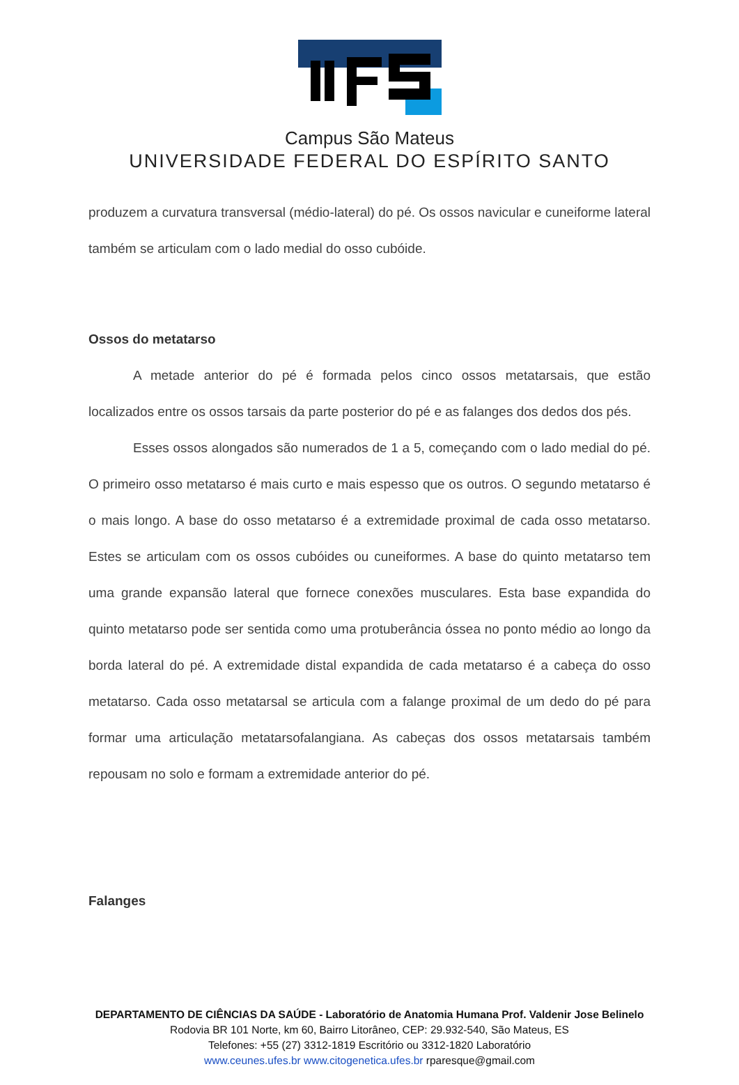Campus São Mateus
UNIVERSIDADE FEDERAL DO ESPÍRITO SANTO
produzem a curvatura transversal (médio-lateral) do pé. Os ossos navicular e cuneiforme lateral também se articulam com o lado medial do osso cubóide.
Ossos do metatarso
A metade anterior do pé é formada pelos cinco ossos metatarsais, que estão localizados entre os ossos tarsais da parte posterior do pé e as falanges dos dedos dos pés.
Esses ossos alongados são numerados de 1 a 5, começando com o lado medial do pé. O primeiro osso metatarso é mais curto e mais espesso que os outros. O segundo metatarso é o mais longo. A base do osso metatarso é a extremidade proximal de cada osso metatarso. Estes se articulam com os ossos cubóides ou cuneiformes. A base do quinto metatarso tem uma grande expansão lateral que fornece conexões musculares. Esta base expandida do quinto metatarso pode ser sentida como uma protuberância óssea no ponto médio ao longo da borda lateral do pé. A extremidade distal expandida de cada metatarso é a cabeça do osso metatarso. Cada osso metatarsal se articula com a falange proximal de um dedo do pé para formar uma articulação metatarsofalangiana. As cabeças dos ossos metatarsais também repousam no solo e formam a extremidade anterior do pé.
Falanges
DEPARTAMENTO DE CIÊNCIAS DA SAÚDE - Laboratório de Anatomia Humana Prof. Valdenir Jose Belinelo
Rodovia BR 101 Norte, km 60, Bairro Litorâneo, CEP: 29.932-540, São Mateus, ES
Telefones: +55 (27) 3312-1819 Escritório ou 3312-1820 Laboratório
www.ceunes.ufes.br www.citogenetica.ufes.br rparesque@gmail.com